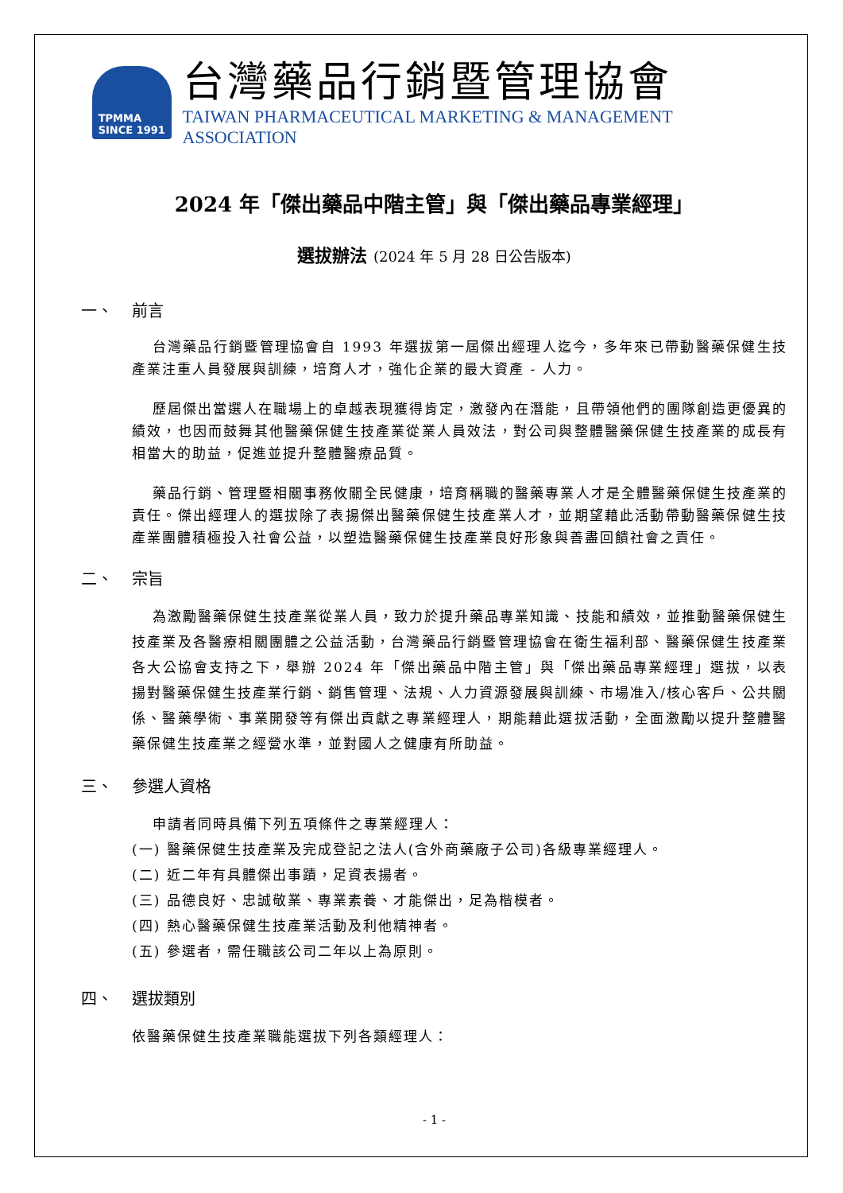TPMMA
SINCE 1991
台灣藥品行銷暨管理協會
TAIWAN PHARMACEUTICAL MARKETING & MANAGEMENT ASSOCIATION
2024 年「傑出藥品中階主管」與「傑出藥品專業經理」
選拔辦法 (2024 年 5 月 28 日公告版本)
一、 前言
台灣藥品行銷暨管理協會自 1993 年選拔第一屆傑出經理人迄今，多年來已帶動醫藥保健生技產業注重人員發展與訓練，培育人才，強化企業的最大資產 - 人力。
歷屆傑出當選人在職場上的卓越表現獲得肯定，激發內在潛能，且帶領他們的團隊創造更優異的績效，也因而鼓舞其他醫藥保健生技產業從業人員效法，對公司與整體醫藥保健生技產業的成長有相當大的助益，促進並提升整體醫療品質。
藥品行銷、管理暨相關事務攸關全民健康，培育稱職的醫藥專業人才是全體醫藥保健生技產業的責任。傑出經理人的選拔除了表揚傑出醫藥保健生技產業人才，並期望藉此活動帶動醫藥保健生技產業團體積極投入社會公益，以塑造醫藥保健生技產業良好形象與善盡回饋社會之責任。
二、 宗旨
為激勵醫藥保健生技產業從業人員，致力於提升藥品專業知識、技能和績效，並推動醫藥保健生技產業及各醫療相關團體之公益活動，台灣藥品行銷暨管理協會在衛生福利部、醫藥保健生技產業各大公協會支持之下，舉辦 2024 年「傑出藥品中階主管」與「傑出藥品專業經理」選拔，以表揚對醫藥保健生技產業行銷、銷售管理、法規、人力資源發展與訓練、市場准入/核心客戶、公共關係、醫藥學術、事業開發等有傑出貢獻之專業經理人，期能藉此選拔活動，全面激勵以提升整體醫藥保健生技產業之經營水準，並對國人之健康有所助益。
三、 參選人資格
申請者同時具備下列五項條件之專業經理人：
(一) 醫藥保健生技產業及完成登記之法人(含外商藥廠子公司)各級專業經理人。
(二) 近二年有具體傑出事蹟，足資表揚者。
(三) 品德良好、忠誠敬業、專業素養、才能傑出，足為楷模者。
(四) 熱心醫藥保健生技產業活動及利他精神者。
(五) 參選者，需任職該公司二年以上為原則。
四、 選拔類別
依醫藥保健生技產業職能選拔下列各類經理人：
- 1 -